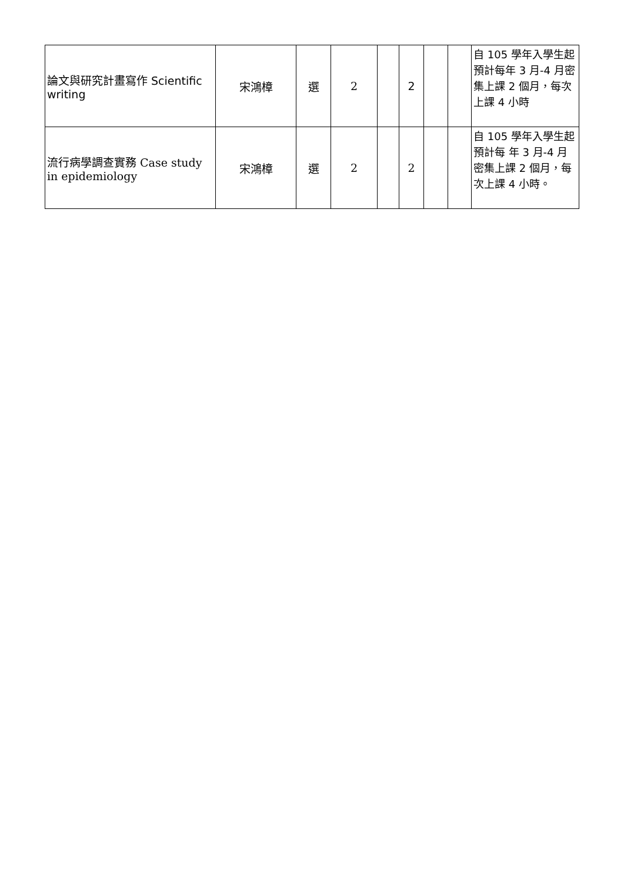| 論文與研究計畫寫作 Scientific writing | 宋鴻樟 | 選 | 2 | | 2 | | | 自 105 學年入學生起預計每年 3 月-4 月密集上課 2 個月，每次上課 4 小時 |
| 流行病學調查實務 Case study in epidemiology | 宋鴻樟 | 選 | 2 | | 2 | | | 自 105 學年入學生起預計每 年 3 月-4 月密集上課 2 個月，每次上課 4 小時。 |